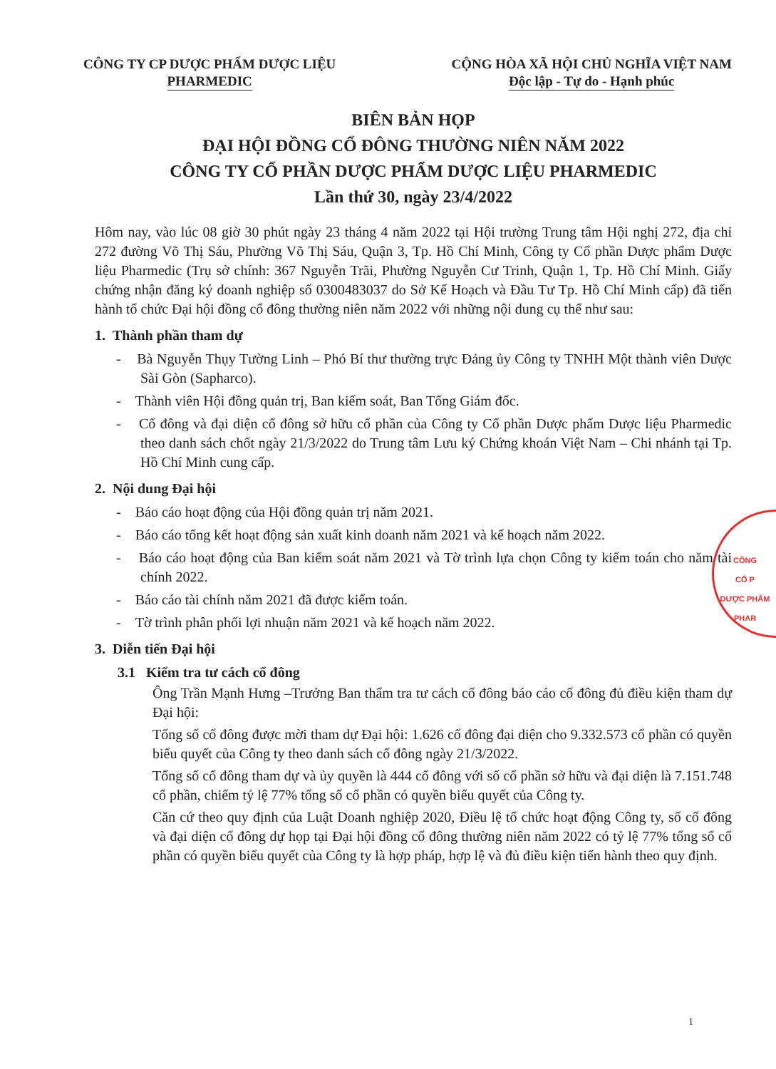CÔNG TY CP DƯỢC PHẨM DƯỢC LIỆU
PHARMEDIC
CỘNG HÒA XÃ HỘI CHỦ NGHĨA VIỆT NAM
Độc lập - Tự do - Hạnh phúc
BIÊN BẢN HỌP
ĐẠI HỘI ĐỒNG CỔ ĐÔNG THƯỜNG NIÊN NĂM 2022
CÔNG TY CỔ PHẦN DƯỢC PHẨM DƯỢC LIỆU PHARMEDIC
Lần thứ 30, ngày 23/4/2022
Hôm nay, vào lúc 08 giờ 30 phút ngày 23 tháng 4 năm 2022 tại Hội trường Trung tâm Hội nghị 272, địa chỉ 272 đường Võ Thị Sáu, Phường Võ Thị Sáu, Quận 3, Tp. Hồ Chí Minh, Công ty Cổ phần Dược phẩm Dược liệu Pharmedic (Trụ sở chính: 367 Nguyễn Trãi, Phường Nguyễn Cư Trinh, Quận 1, Tp. Hồ Chí Minh. Giấy chứng nhận đăng ký doanh nghiệp số 0300483037 do Sở Kế Hoạch và Đầu Tư Tp. Hồ Chí Minh cấp) đã tiến hành tổ chức Đại hội đồng cổ đông thường niên năm 2022 với những nội dung cụ thể như sau:
1. Thành phần tham dự
- Bà Nguyễn Thụy Tường Linh – Phó Bí thư thường trực Đảng ủy Công ty TNHH Một thành viên Dược Sài Gòn (Sapharco).
- Thành viên Hội đồng quản trị, Ban kiểm soát, Ban Tổng Giám đốc.
- Cổ đông và đại diện cổ đông sở hữu cổ phần của Công ty Cổ phần Dược phẩm Dược liệu Pharmedic theo danh sách chốt ngày 21/3/2022 do Trung tâm Lưu ký Chứng khoán Việt Nam – Chi nhánh tại Tp. Hồ Chí Minh cung cấp.
2. Nội dung Đại hội
- Báo cáo hoạt động của Hội đồng quản trị năm 2021.
- Báo cáo tổng kết hoạt động sản xuất kinh doanh năm 2021 và kế hoạch năm 2022.
- Báo cáo hoạt động của Ban kiểm soát năm 2021 và Tờ trình lựa chọn Công ty kiểm toán cho năm tài chính 2022.
- Báo cáo tài chính năm 2021 đã được kiểm toán.
- Tờ trình phân phối lợi nhuận năm 2021 và kế hoạch năm 2022.
3. Diễn tiến Đại hội
3.1 Kiểm tra tư cách cổ đông
Ông Trần Mạnh Hưng –Trưởng Ban thẩm tra tư cách cổ đông báo cáo cổ đông đủ điều kiện tham dự Đại hội:
Tổng số cổ đông được mời tham dự Đại hội: 1.626 cổ đông đại diện cho 9.332.573 cổ phần có quyền biểu quyết của Công ty theo danh sách cổ đông ngày 21/3/2022.
Tổng số cổ đông tham dự và ủy quyền là 444 cổ đông với số cổ phần sở hữu và đại diện là 7.151.748 cổ phần, chiếm tỷ lệ 77% tổng số cổ phần có quyền biểu quyết của Công ty.
Căn cứ theo quy định của Luật Doanh nghiệp 2020, Điều lệ tổ chức hoạt động Công ty, số cổ đông và đại diện cổ đông dự họp tại Đại hội đồng cổ đông thường niên năm 2022 có tỷ lệ 77% tổng số cổ phần có quyền biểu quyết của Công ty là hợp pháp, hợp lệ và đủ điều kiện tiến hành theo quy định.
CÔNG
CỔ P
DƯỢC PHẨM
PHAR
1